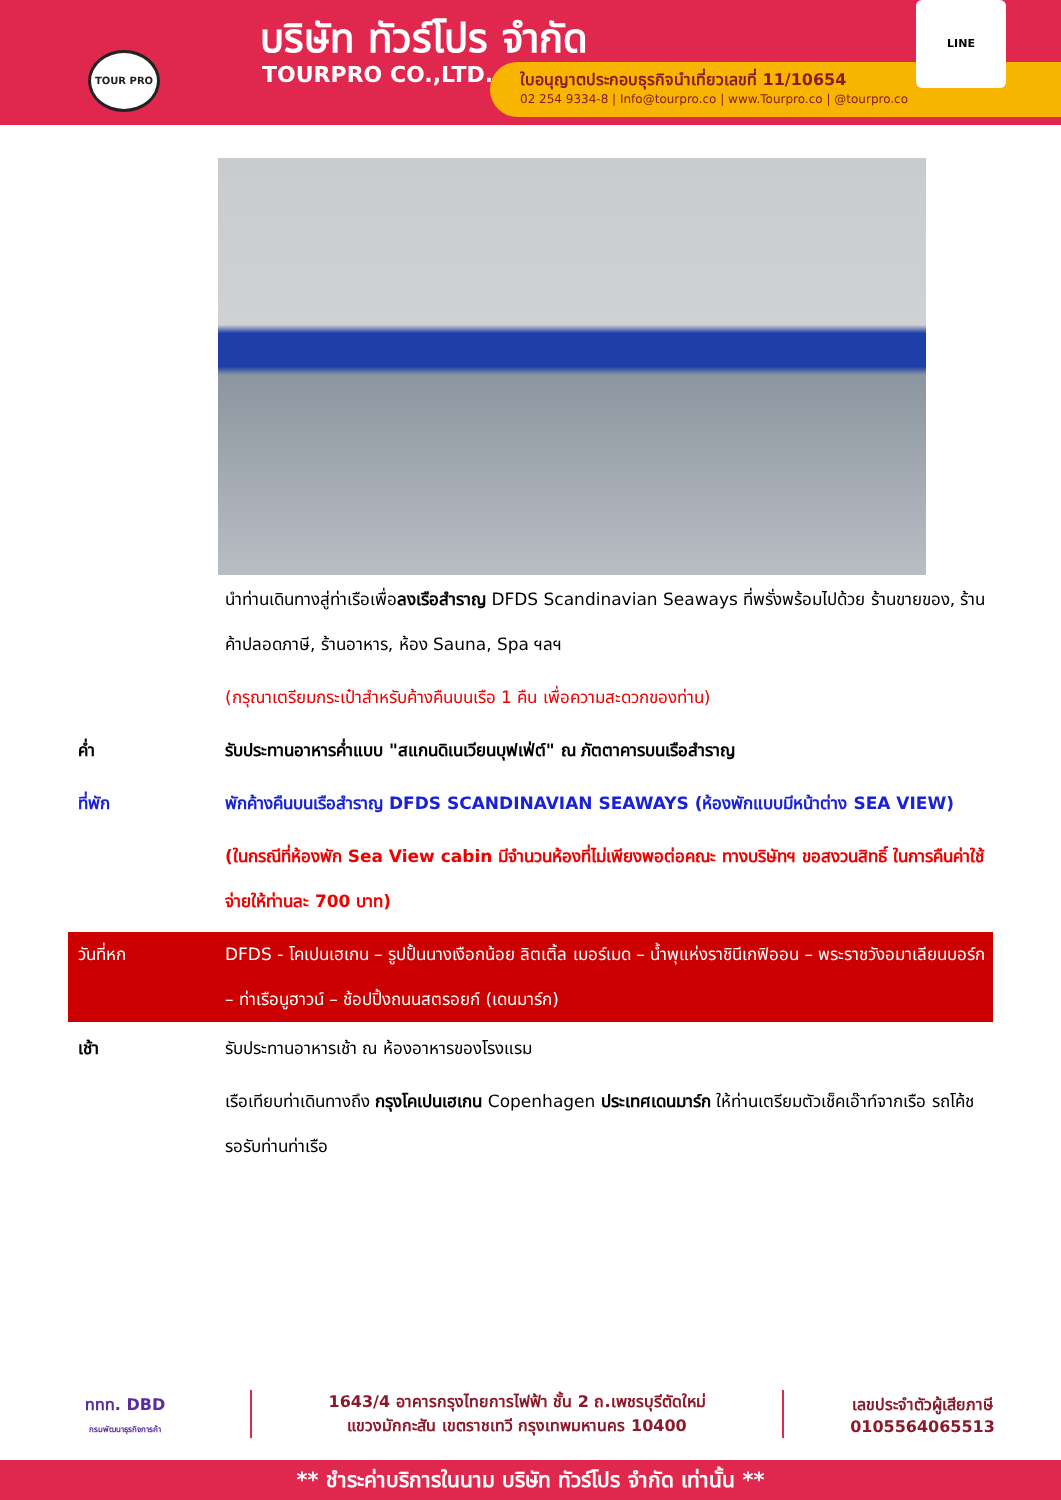TOUR PRO บริษัท ทัวร์โปร จำกัด
TOURPRO CO.,LTD.
ใบอนุญาตประกอบธุรกิจนำเที่ยวเลขที่ 11/10654
02 254 9334-8 | Info@tourpro.co | www.Tourpro.co | @tourpro.co
LINE
นำท่านเดินทางสู่ท่าเรือเพื่อลงเรือสำราญ DFDS Scandinavian Seaways ที่พรั่งพร้อมไปด้วย ร้านขายของ, ร้านค้าปลอดภาษี, ร้านอาหาร, ห้อง Sauna, Spa ฯลฯ
(กรุณาเตรียมกระเป๋าสำหรับค้างคืนบนเรือ 1 คืน เพื่อความสะดวกของท่าน)
ค่ำ รับประทานอาหารค่ำแบบ "สแกนดิเนเวียนบุฟเฟ่ต์" ณ ภัตตาคารบนเรือสำราญ
ที่พัก พักค้างคืนบนเรือสำราญ DFDS SCANDINAVIAN SEAWAYS (ห้องพักแบบมีหน้าต่าง SEA VIEW)
(ในกรณีที่ห้องพัก Sea View cabin มีจำนวนห้องที่ไม่เพียงพอต่อคณะ ทางบริษัทฯ ขอสงวนสิทธิ์ ในการคืนค่าใช้จ่ายให้ท่านละ 700 บาท)
วันที่หก DFDS - โคเปนเฮเกน – รูปปั้นนางเงือกน้อย ลิตเติ้ล เมอร์เมด – น้ำพุแห่งราชินีเกฟิออน – พระราชวังอมาเลียนบอร์ก – ท่าเรือนูฮาวน์ – ช้อปปิ้งถนนสตรอยก์ (เดนมาร์ก)
เช้า รับประทานอาหารเช้า ณ ห้องอาหารของโรงแรม
เรือเทียบท่าเดินทางถึง กรุงโคเปนเฮเกน Copenhagen ประเทศเดนมาร์ก ให้ท่านเตรียมตัวเช็คเอ๊าท์จากเรือ รถโค้ชรอรับท่านท่าเรือ
ททท. DBD
กรมพัฒนาธุรกิจการค้า
1643/4 อาคารกรุงไทยการไฟฟ้า ชั้น 2 ถ.เพชรบุรีตัดใหม่
แขวงมักกะสัน เขตราชเทวี กรุงเทพมหานคร 10400
เลขประจำตัวผู้เสียภาษี
0105564065513
** ชำระค่าบริการในนาม บริษัท ทัวร์โปร จำกัด เท่านั้น **